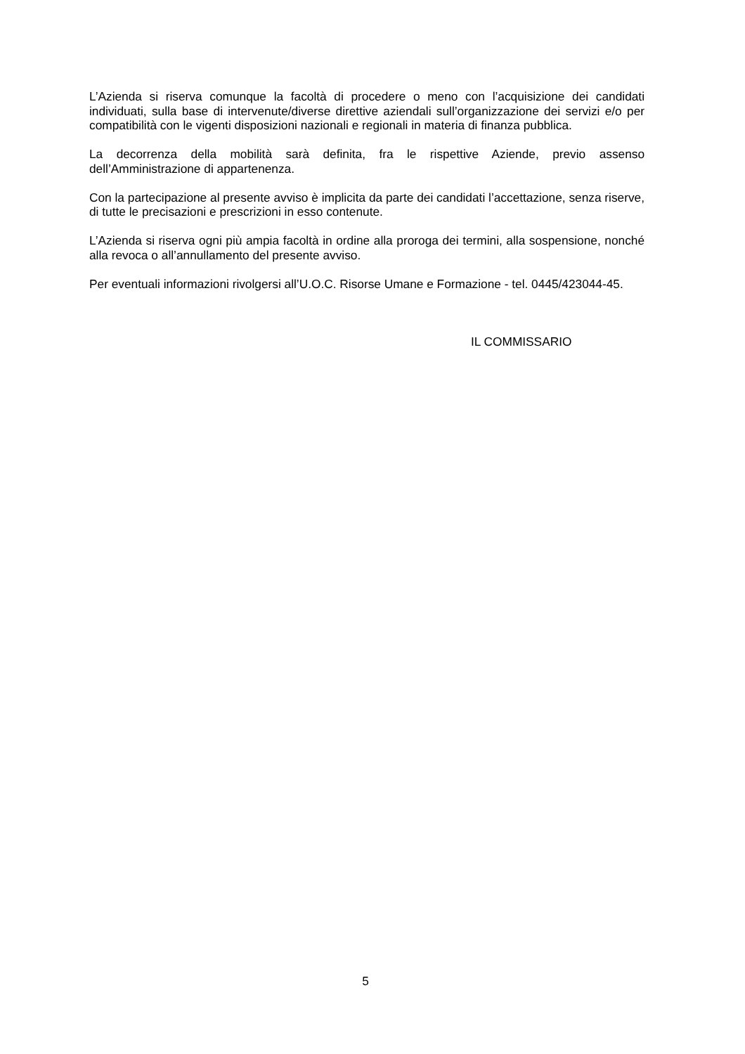L’Azienda si riserva comunque la facoltà di procedere o meno con l’acquisizione dei candidati individuati, sulla base di intervenute/diverse direttive aziendali sull’organizzazione dei servizi e/o per compatibilità con le vigenti disposizioni nazionali e regionali in materia di finanza pubblica.
La decorrenza della mobilità sarà definita, fra le rispettive Aziende, previo assenso dell’Amministrazione di appartenenza.
Con la partecipazione al presente avviso è implicita da parte dei candidati l’accettazione, senza riserve, di tutte le precisazioni e prescrizioni in esso contenute.
L’Azienda si riserva ogni più ampia facoltà in ordine alla proroga dei termini, alla sospensione, nonché alla revoca o all’annullamento del presente avviso.
Per eventuali informazioni rivolgersi all’U.O.C. Risorse Umane e Formazione - tel. 0445/423044-45.
IL COMMISSARIO
5